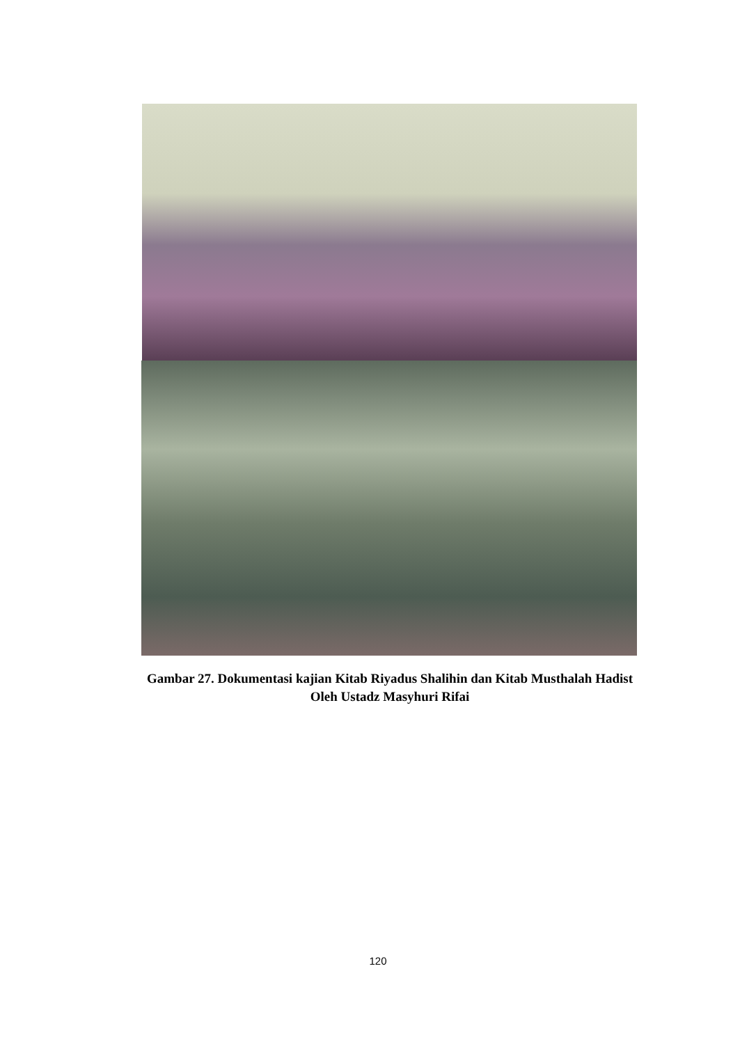Gambar 27. Dokumentasi kajian Kitab Riyadus Shalihin dan Kitab Musthalah Hadist Oleh Ustadz Masyhuri Rifai
120